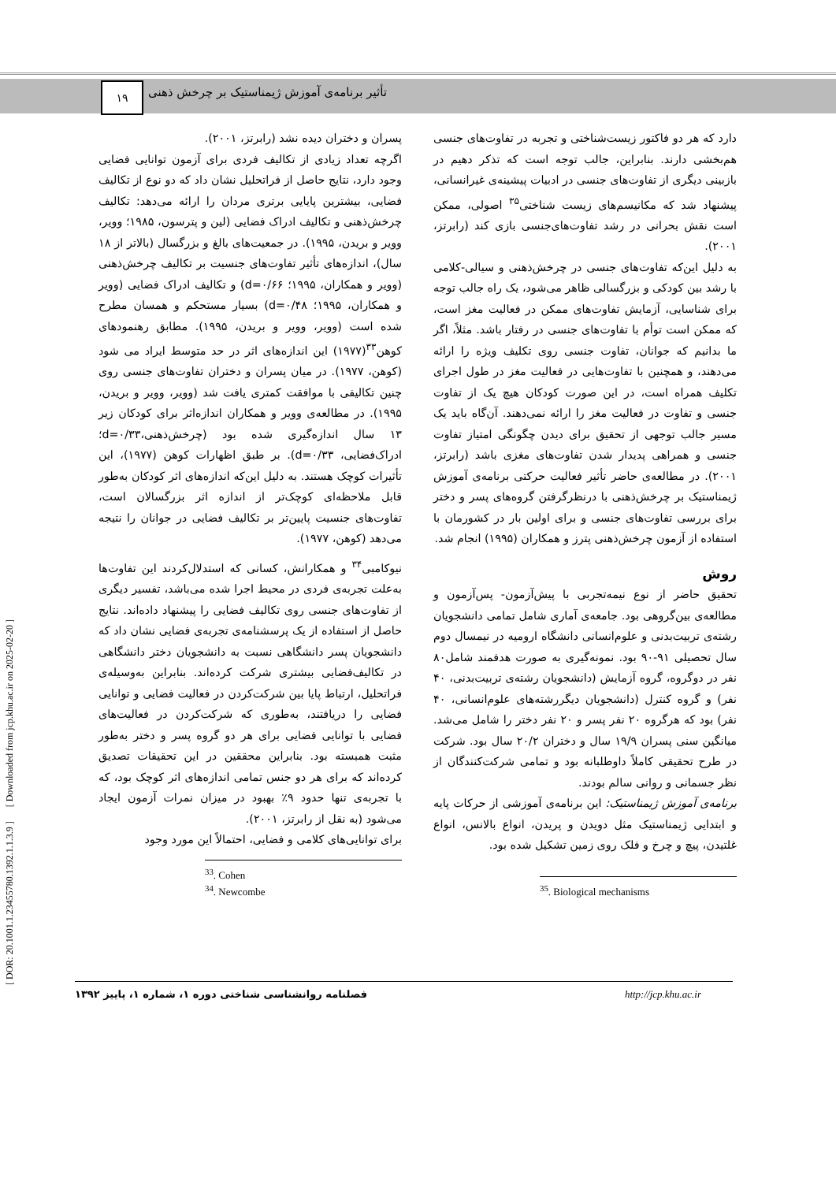تأثیر برنامه‌ی آموزش ژیمناستیک بر چرخش ذهنی ... ۱۹
[ DOR: 20.1001.1.23455780.1392.1.1.3.9 ] [ Downloaded from jcp.khu.ac.ir on 2025-02-20 ]
پسران و دختران دیده نشد (رابرتز، ۲۰۰۱).
اگرچه تعداد زیادی از تکالیف فردی برای آزمون توانایی فضایی وجود دارد، نتایج حاصل از فراتحلیل نشان داد که دو نوع از تکالیف فضایی، بیشترین پایایی برتری مردان را ارائه می‌دهد: تکالیف چرخش‌ذهنی و تکالیف ادراک فضایی (لین و پترسون، ۱۹۸۵؛ وویر، وویر و بریدن، ۱۹۹۵). در جمعیت‌های بالغ و بزرگسال (بالاتر از ۱۸ سال)، اندازه‌های تأثیر تفاوت‌های جنسیت بر تکالیف چرخش‌ذهنی (وویر و همکاران، ۱۹۹۵؛ d=۰/۶۶) و تکالیف ادراک فضایی (وویر و همکاران، ۱۹۹۵؛ d=۰/۴۸) بسیار مستحکم و همسان مطرح شده است (وویر، وویر و بریدن، ۱۹۹۵). مطابق رهنمودهای کوهن<sup>۳۳</sup>(۱۹۷۷) این اندازه‌های اثر در حد متوسط ایراد می شود (کوهن، ۱۹۷۷). در میان پسران و دختران تفاوت‌های جنسی روی چنین تکالیفی با موافقت کمتری یافت شد (وویر، وویر و بریدن، ۱۹۹۵). در مطالعه‌ی وویر و همکاران اندازه‌اثر برای کودکان زیر ۱۳ سال اندازه‌گیری شده بود (چرخش‌ذهنی،d=۰/۳۳؛ ادراک‌فضایی، d=۰/۳۳). بر طبق اظهارات کوهن (۱۹۷۷)، این تأثیرات کوچک هستند. به دلیل این‌که اندازه‌های اثر کودکان به‌طور قابل ملاحظه‌ای کوچک‌تر از اندازه اثر بزرگسالان است، تفاوت‌های جنسیت پایین‌تر بر تکالیف فضایی در جوانان را نتیجه می‌دهد (کوهن، ۱۹۷۷).
نیوکامبی<sup>۳۴</sup> و همکارانش، کسانی که استدلال‌کردند این تفاوت‌ها به‌علت تجربه‌ی فردی در محیط اجرا شده می‌باشد، تفسیر دیگری از تفاوت‌های جنسی روی تکالیف فضایی را پیشنهاد داده‌اند. نتایج حاصل از استفاده از یک پرسشنامه‌ی تجربه‌ی فضایی نشان داد که دانشجویان پسر دانشگاهی نسبت به دانشجویان دختر دانشگاهی در تکالیف‌فضایی بیشتری شرکت کرده‌اند. بنابراین به‌وسیله‌ی فراتحلیل، ارتباط پایا بین شرکت‌کردن در فعالیت فضایی و توانایی فضایی را دریافتند، به‌طوری که شرکت‌کردن در فعالیت‌های فضایی با توانایی فضایی برای هر دو گروه پسر و دختر به‌طور مثبت همبسته بود. بنابراین محققین در این تحقیقات تصدیق کرده‌اند که برای هر دو جنس تمامی اندازه‌های اثر کوچک بود، که با تجربه‌ی تنها حدود ۹٪ بهبود در میزان نمرات آزمون ایجاد می‌شود (به نقل از رابرتز، ۲۰۰۱).
برای توانایی‌های کلامی و فضایی، احتمالاً این مورد وجود
<sup>33</sup>. Cohen
<sup>34</sup>. Newcombe
دارد که هر دو فاکتور زیست‌شناختی و تجربه در تفاوت‌های جنسی هم‌بخشی دارند. بنابراین، جالب توجه است که تذکر دهیم در بازبینی دیگری از تفاوت‌های جنسی در ادبیات پیشینه‌ی غیرانسانی، پیشنهاد شد که مکانیسم‌های زیست شناختی<sup>۳۵</sup> اصولی، ممکن است نقش بحرانی در رشد تفاوت‌های‌جنسی بازی کند (رابرتز، ۲۰۰۱).
به دلیل این‌که تفاوت‌های جنسی در چرخش‌ذهنی و سیالی-کلامی با رشد بین کودکی و بزرگسالی ظاهر می‌شود، یک راه جالب توجه برای شناسایی، آزمایش تفاوت‌های ممکن در فعالیت مغز است، که ممکن است توأم با تفاوت‌های جنسی در رفتار باشد. مثلاً، اگر ما بدانیم که جوانان، تفاوت جنسی روی تکلیف ویژه را ارائه می‌دهند، و همچنین با تفاوت‌هایی در فعالیت مغز در طول اجرای تکلیف همراه است، در این صورت کودکان هیچ یک از تفاوت جنسی و تفاوت در فعالیت مغز را ارائه نمی‌دهند. آن‌گاه باید یک مسیر جالب توجهی از تحقیق برای دیدن چگونگی امتیاز تفاوت جنسی و همراهی پدیدار شدن تفاوت‌های مغزی باشد (رابرتز، ۲۰۰۱). در مطالعه‌ی حاضر تأثیر فعالیت حرکتی برنامه‌ی آموزش ژیمناستیک بر چرخش‌ذهنی با درنظرگرفتن گروه‌های پسر و دختر برای بررسی تفاوت‌های جنسی و برای اولین بار در کشورمان با استفاده از آزمون چرخش‌ذهنی پترز و همکاران (۱۹۹۵) انجام شد.
روش
تحقیق حاضر از نوع نیمه‌تجربی با پیش‌آزمون- پس‌آزمون و مطالعه‌ی بین‌گروهی بود. جامعه‌ی آماری شامل تمامی دانشجویان رشته‌ی تربیت‌بدنی و علوم‌انسانی دانشگاه ارومیه در نیمسال دوم سال تحصیلی ۹۱-۹۰ بود. نمونه‌گیری به صورت هدفمند شامل۸۰ نفر در دوگروه، گروه آزمایش (دانشجویان رشته‌ی تربیت‌بدنی، ۴۰ نفر) و گروه کنترل (دانشجویان دیگررشته‌های علوم‌انسانی، ۴۰ نفر) بود که هرگروه ۲۰ نفر پسر و ۲۰ نفر دختر را شامل می‌شد. میانگین سنی پسران ۱۹/۹ سال و دختران ۲۰/۲ سال بود. شرکت در طرح تحقیقی کاملاً داوطلبانه بود و تمامی شرکت‌کنندگان از نظر جسمانی و روانی سالم بودند.
برنامه‌ی آموزش ژیمناستیک: این برنامه‌ی آموزشی از حرکات پایه و ابتدایی ژیمناستیک مثل دویدن و پریدن، انواع بالانس، انواع غلتیدن، پیچ و چرخ و فلک روی زمین تشکیل شده بود.
<sup>35</sup>. Biological mechanisms
فصلنامه روانشناسی شناختی دوره ۱، شماره ۱، پاییز ۱۳۹۲ http://jcp.khu.ac.ir